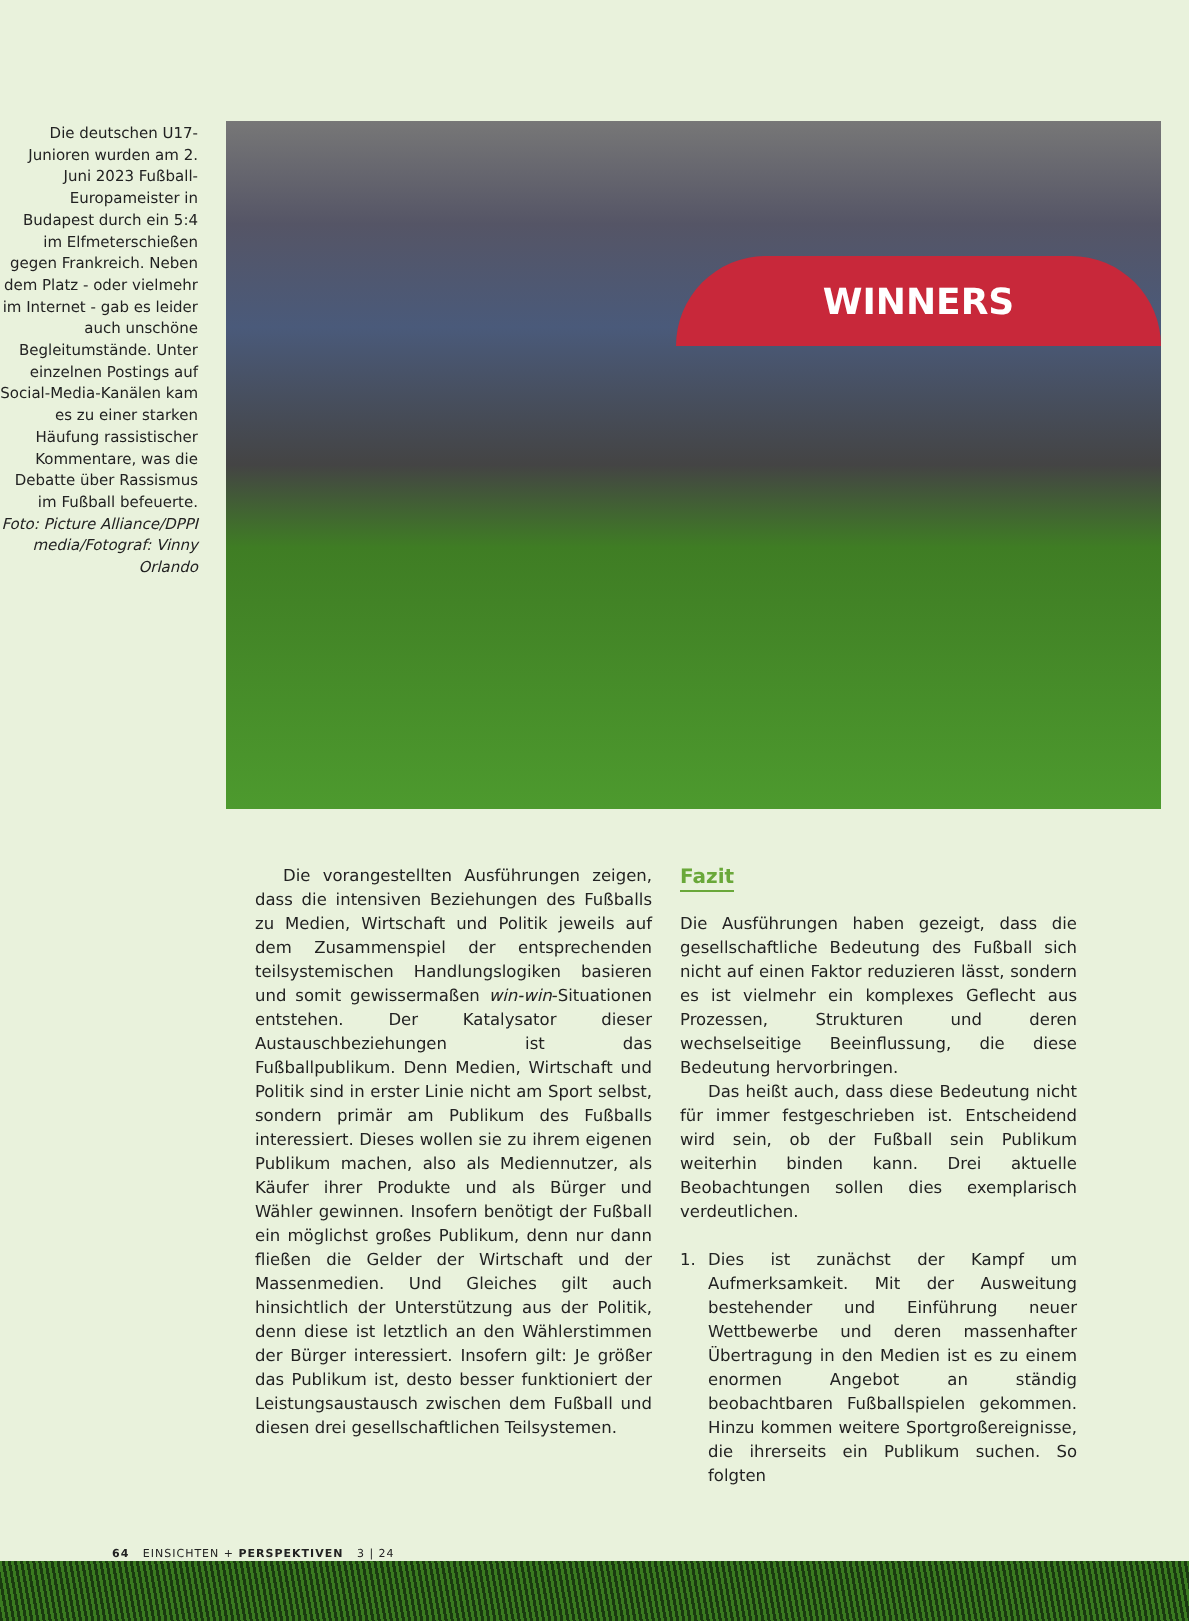Die deutschen U17-Junioren wurden am 2. Juni 2023 Fußball-Europameister in Budapest durch ein 5:4 im Elfmeterschießen gegen Frankreich. Neben dem Platz - oder vielmehr im Internet - gab es leider auch unschöne Begleitumstände. Unter einzelnen Postings auf Social-Media-Kanälen kam es zu einer starken Häufung rassistischer Kommentare, was die Debatte über Rassismus im Fußball befeuerte. Foto: Picture Alliance/DPPI media/Fotograf: Vinny Orlando
WINNERS
Die vorangestellten Ausführungen zeigen, dass die intensiven Beziehungen des Fußballs zu Medien, Wirtschaft und Politik jeweils auf dem Zusammenspiel der entsprechenden teilsystemischen Handlungslogiken basieren und somit gewissermaßen win-win-Situationen entstehen. Der Katalysator dieser Austauschbeziehungen ist das Fußballpublikum. Denn Medien, Wirtschaft und Politik sind in erster Linie nicht am Sport selbst, sondern primär am Publikum des Fußballs interessiert. Dieses wollen sie zu ihrem eigenen Publikum machen, also als Mediennutzer, als Käufer ihrer Produkte und als Bürger und Wähler gewinnen. Insofern benötigt der Fußball ein möglichst großes Publikum, denn nur dann fließen die Gelder der Wirtschaft und der Massenmedien. Und Gleiches gilt auch hinsichtlich der Unterstützung aus der Politik, denn diese ist letztlich an den Wählerstimmen der Bürger interessiert. Insofern gilt: Je größer das Publikum ist, desto besser funktioniert der Leistungsaustausch zwischen dem Fußball und diesen drei gesellschaftlichen Teilsystemen.
Fazit
Die Ausführungen haben gezeigt, dass die gesellschaftliche Bedeutung des Fußball sich nicht auf einen Faktor reduzieren lässt, sondern es ist vielmehr ein komplexes Geflecht aus Prozessen, Strukturen und deren wechselseitige Beeinflussung, die diese Bedeutung hervorbringen.
Das heißt auch, dass diese Bedeutung nicht für immer festgeschrieben ist. Entscheidend wird sein, ob der Fußball sein Publikum weiterhin binden kann. Drei aktuelle Beobachtungen sollen dies exemplarisch verdeutlichen.
1. Dies ist zunächst der Kampf um Aufmerksamkeit. Mit der Ausweitung bestehender und Einführung neuer Wettbewerbe und deren massenhafter Übertragung in den Medien ist es zu einem enormen Angebot an ständig beobachtbaren Fußballspielen gekommen. Hinzu kommen weitere Sportgroßereignisse, die ihrerseits ein Publikum suchen. So folgten
64 EINSICHTEN + PERSPEKTIVEN 3 | 24